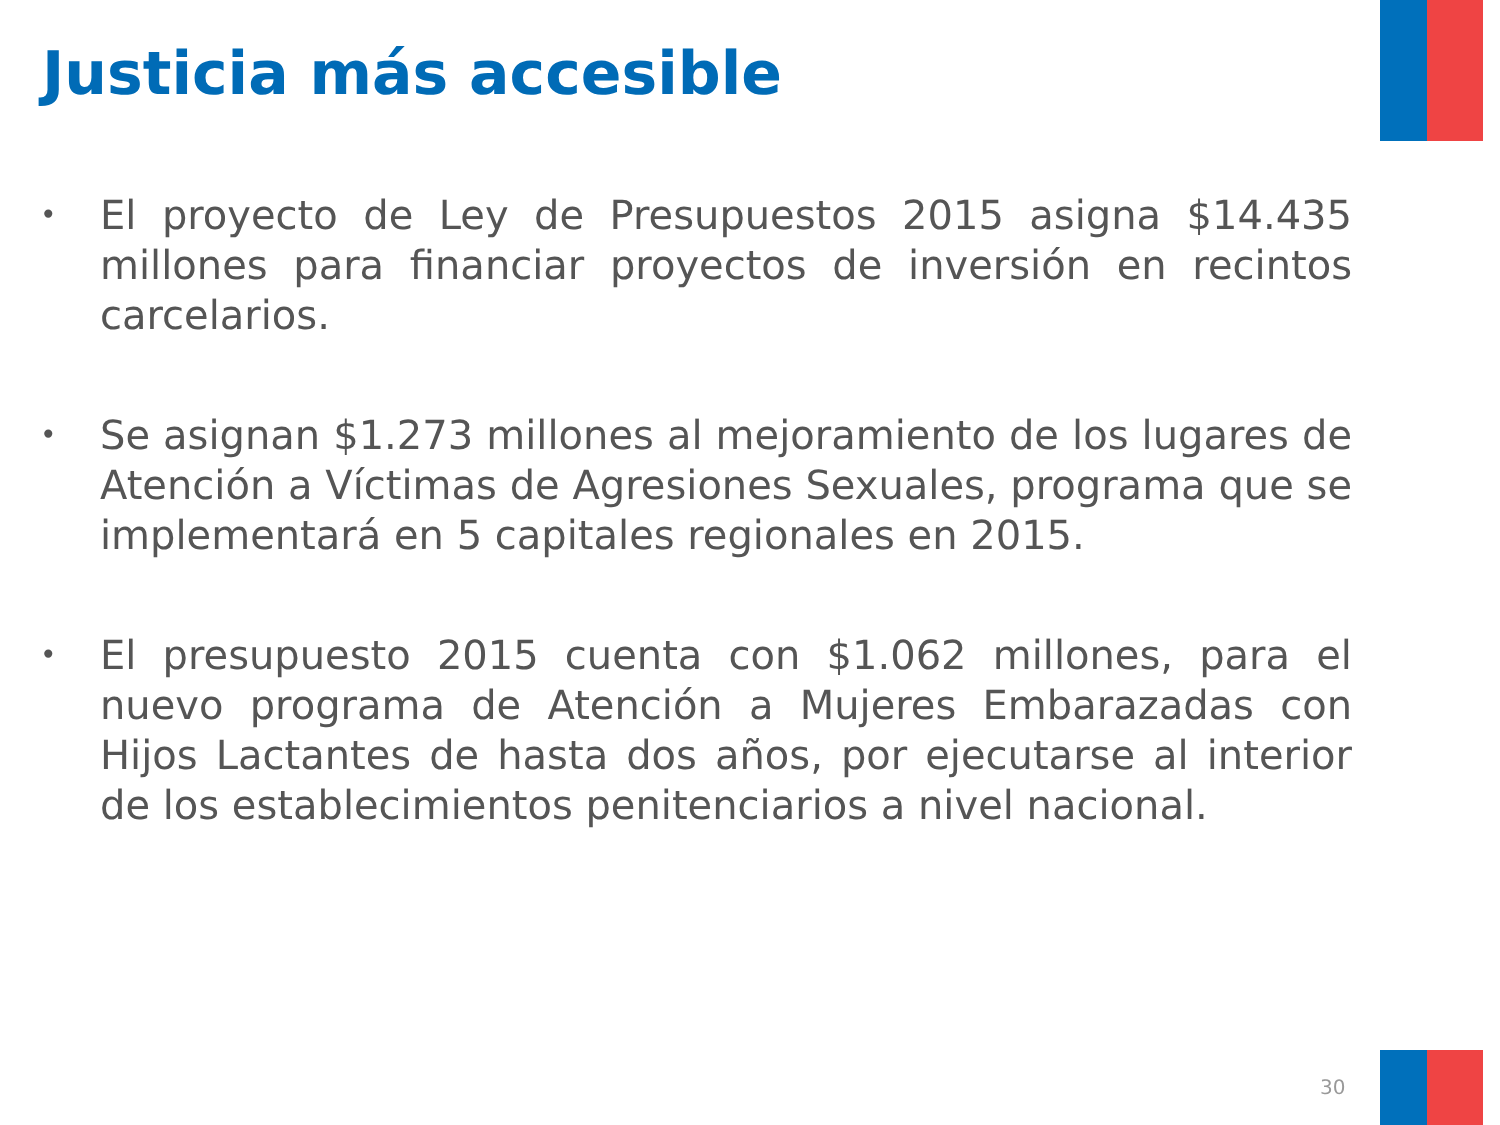Justicia más accesible
• El proyecto de Ley de Presupuestos 2015 asigna $14.435 millones para financiar proyectos de inversión en recintos carcelarios.
• Se asignan $1.273 millones al mejoramiento de los lugares de Atención a Víctimas de Agresiones Sexuales, programa que se implementará en 5 capitales regionales en 2015.
• El presupuesto 2015 cuenta con $1.062 millones, para el nuevo programa de Atención a Mujeres Embarazadas con Hijos Lactantes de hasta dos años, por ejecutarse al interior de los establecimientos penitenciarios a nivel nacional.
30